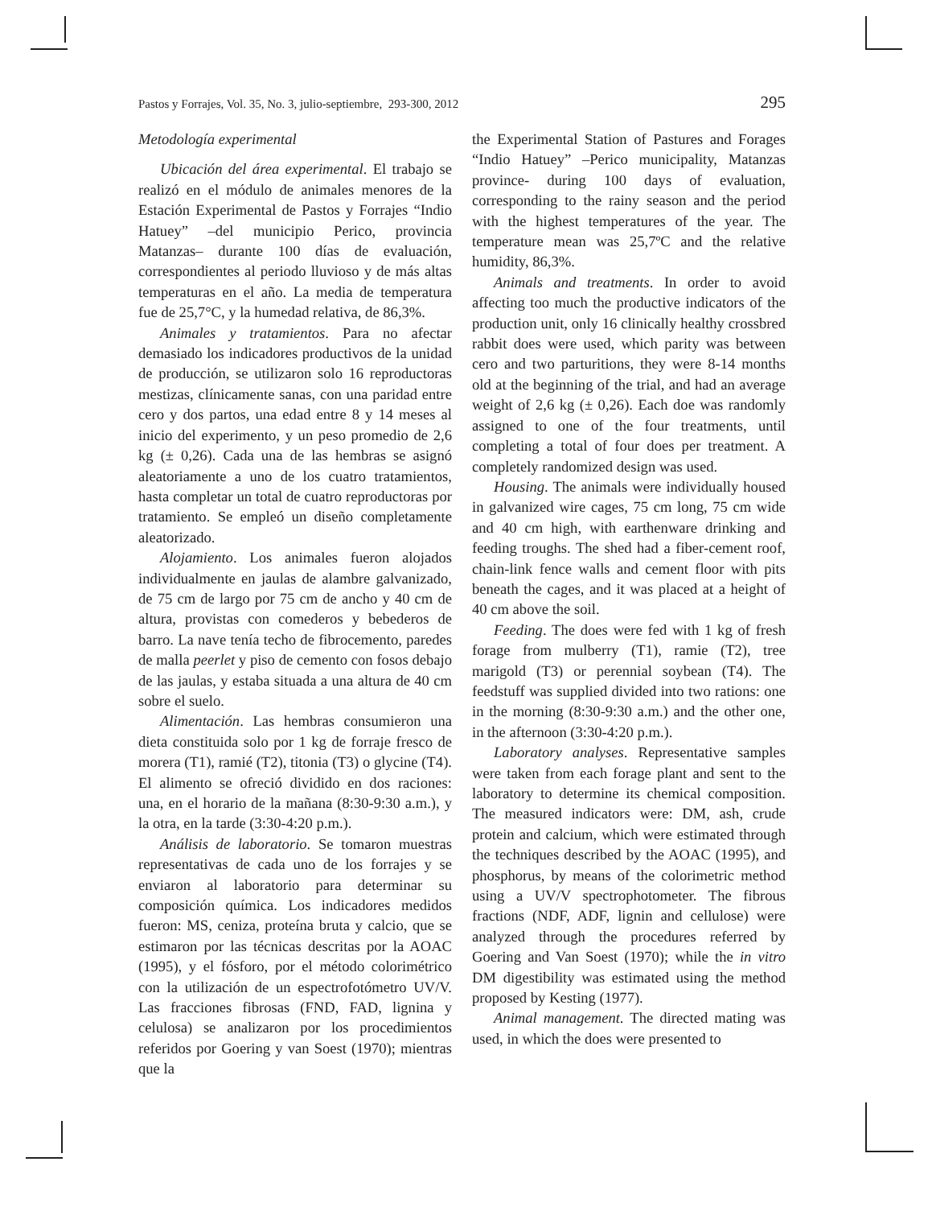Pastos y Forrajes, Vol. 35, No. 3, julio-septiembre, 293-300, 2012 295
Metodología experimental
Ubicación del área experimental. El trabajo se realizó en el módulo de animales menores de la Estación Experimental de Pastos y Forrajes “Indio Hatuey” –del municipio Perico, provincia Matanzas– durante 100 días de evaluación, correspondientes al periodo lluvioso y de más altas temperaturas en el año. La media de temperatura fue de 25,7°C, y la humedad relativa, de 86,3%.
Animales y tratamientos. Para no afectar demasiado los indicadores productivos de la unidad de producción, se utilizaron solo 16 reproductoras mestizas, clínicamente sanas, con una paridad entre cero y dos partos, una edad entre 8 y 14 meses al inicio del experimento, y un peso promedio de 2,6 kg (± 0,26). Cada una de las hembras se asignó aleatoriamente a uno de los cuatro tratamientos, hasta completar un total de cuatro reproductoras por tratamiento. Se empleó un diseño completamente aleatorizado.
Alojamiento. Los animales fueron alojados individualmente en jaulas de alambre galvanizado, de 75 cm de largo por 75 cm de ancho y 40 cm de altura, provistas con comederos y bebederos de barro. La nave tenía techo de fibrocemento, paredes de malla peerlet y piso de cemento con fosos debajo de las jaulas, y estaba situada a una altura de 40 cm sobre el suelo.
Alimentación. Las hembras consumieron una dieta constituida solo por 1 kg de forraje fresco de morera (T1), ramié (T2), titonia (T3) o glycine (T4). El alimento se ofreció dividido en dos raciones: una, en el horario de la mañana (8:30-9:30 a.m.), y la otra, en la tarde (3:30-4:20 p.m.).
Análisis de laboratorio. Se tomaron muestras representativas de cada uno de los forrajes y se enviaron al laboratorio para determinar su composición química. Los indicadores medidos fueron: MS, ceniza, proteína bruta y calcio, que se estimaron por las técnicas descritas por la AOAC (1995), y el fósforo, por el método colorimétrico con la utilización de un espectrofotómetro UV/V. Las fracciones fibrosas (FND, FAD, lignina y celulosa) se analizaron por los procedimientos referidos por Goering y van Soest (1970); mientras que la
the Experimental Station of Pastures and Forages “Indio Hatuey” –Perico municipality, Matanzas province- during 100 days of evaluation, corresponding to the rainy season and the period with the highest temperatures of the year. The temperature mean was 25,7ºC and the relative humidity, 86,3%.
Animals and treatments. In order to avoid affecting too much the productive indicators of the production unit, only 16 clinically healthy crossbred rabbit does were used, which parity was between cero and two parturitions, they were 8-14 months old at the beginning of the trial, and had an average weight of 2,6 kg (± 0,26). Each doe was randomly assigned to one of the four treatments, until completing a total of four does per treatment. A completely randomized design was used.
Housing. The animals were individually housed in galvanized wire cages, 75 cm long, 75 cm wide and 40 cm high, with earthenware drinking and feeding troughs. The shed had a fiber-cement roof, chain-link fence walls and cement floor with pits beneath the cages, and it was placed at a height of 40 cm above the soil.
Feeding. The does were fed with 1 kg of fresh forage from mulberry (T1), ramie (T2), tree marigold (T3) or perennial soybean (T4). The feedstuff was supplied divided into two rations: one in the morning (8:30-9:30 a.m.) and the other one, in the afternoon (3:30-4:20 p.m.).
Laboratory analyses. Representative samples were taken from each forage plant and sent to the laboratory to determine its chemical composition. The measured indicators were: DM, ash, crude protein and calcium, which were estimated through the techniques described by the AOAC (1995), and phosphorus, by means of the colorimetric method using a UV/V spectrophotometer. The fibrous fractions (NDF, ADF, lignin and cellulose) were analyzed through the procedures referred by Goering and Van Soest (1970); while the in vitro DM digestibility was estimated using the method proposed by Kesting (1977).
Animal management. The directed mating was used, in which the does were presented to